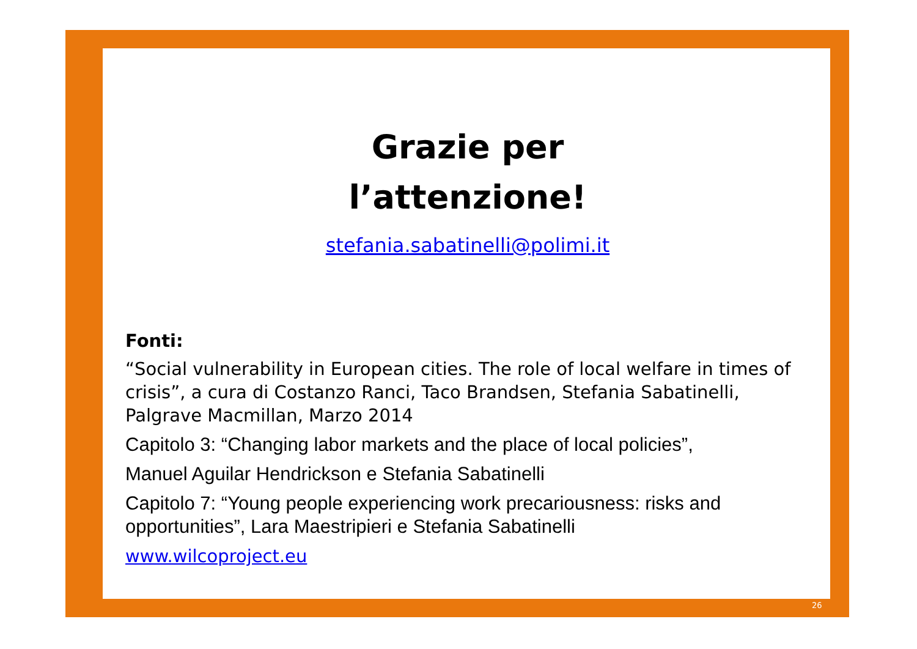Grazie per
l’attenzione!
stefania.sabatinelli@polimi.it
Fonti:
“Social vulnerability in European cities. The role of local welfare in times of crisis”, a cura di Costanzo Ranci, Taco Brandsen, Stefania Sabatinelli, Palgrave Macmillan, Marzo 2014
Capitolo 3: “Changing labor markets and the place of local policies”,
Manuel Aguilar Hendrickson e Stefania Sabatinelli
Capitolo 7: “Young people experiencing work precariousness: risks and opportunities”, Lara Maestripieri e Stefania Sabatinelli
www.wilcoproject.eu
26